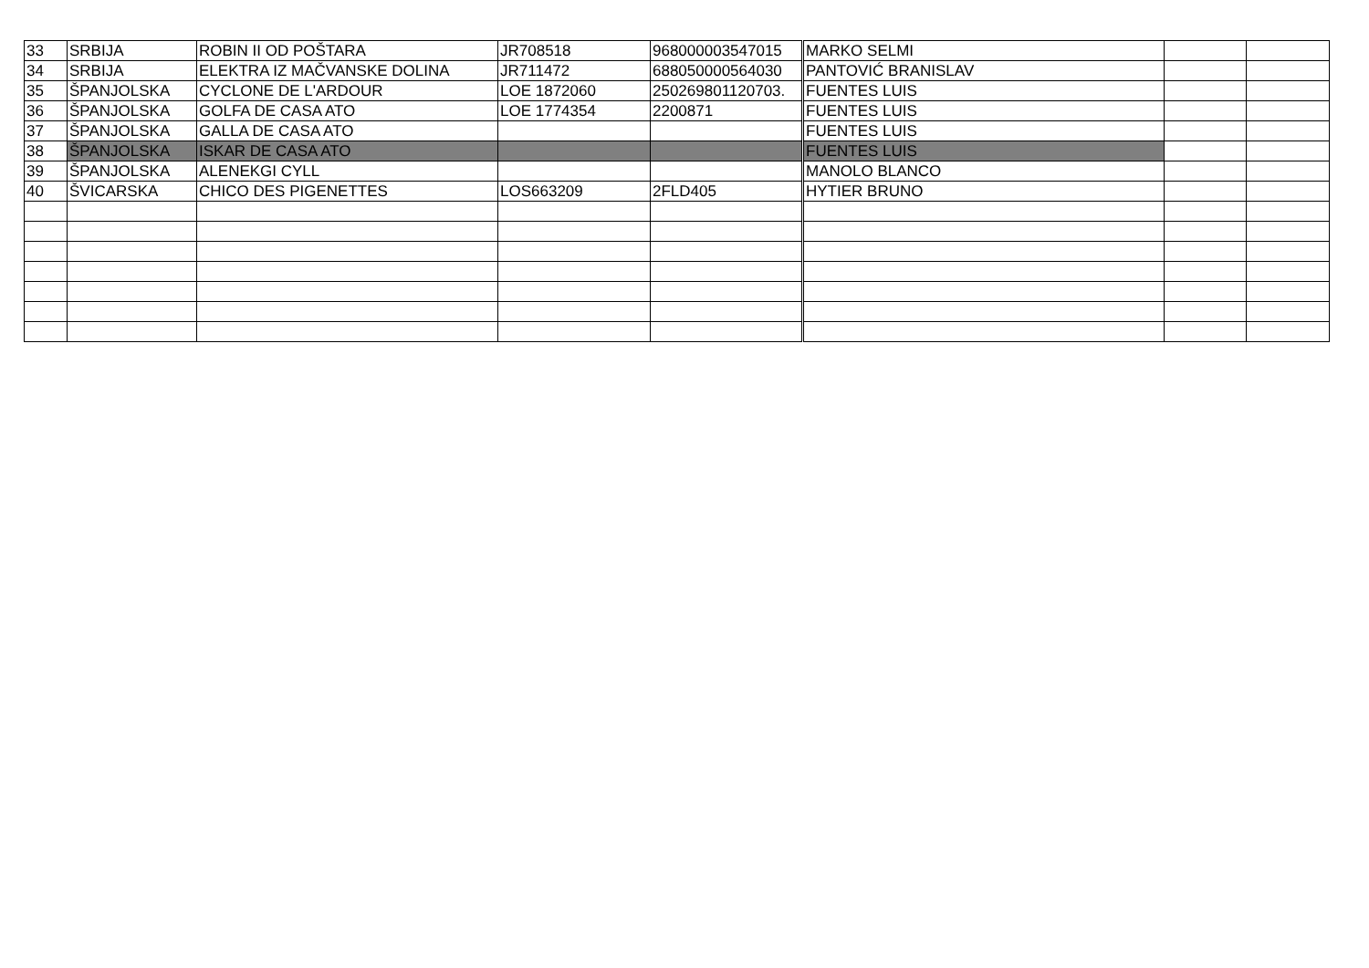| 33 | SRBIJA | ROBIN II OD POŠTARA | JR708518 | 968000003547015 | MARKO SELMI | | |
| 34 | SRBIJA | ELEKTRA IZ MAČVANSKE DOLINA | JR711472 | 688050000564030 | PANTOVIĆ BRANISLAV | | |
| 35 | ŠPANJOLSKA | CYCLONE DE L'ARDOUR | LOE 1872060 | 250269801120703. | FUENTES LUIS | | |
| 36 | ŠPANJOLSKA | GOLFA DE CASA ATO | LOE 1774354 | 2200871 | FUENTES LUIS | | |
| 37 | ŠPANJOLSKA | GALLA DE CASA ATO | | | FUENTES LUIS | | |
| 38 | ŠPANJOLSKA | ISKAR DE CASA ATO | | | FUENTES LUIS | | |
| 39 | ŠPANJOLSKA | ALENEKGI CYLL | | | MANOLO BLANCO | | |
| 40 | ŠVICARSKA | CHICO DES PIGENETTES | LOS663209 | 2FLD405 | HYTIER BRUNO | | |